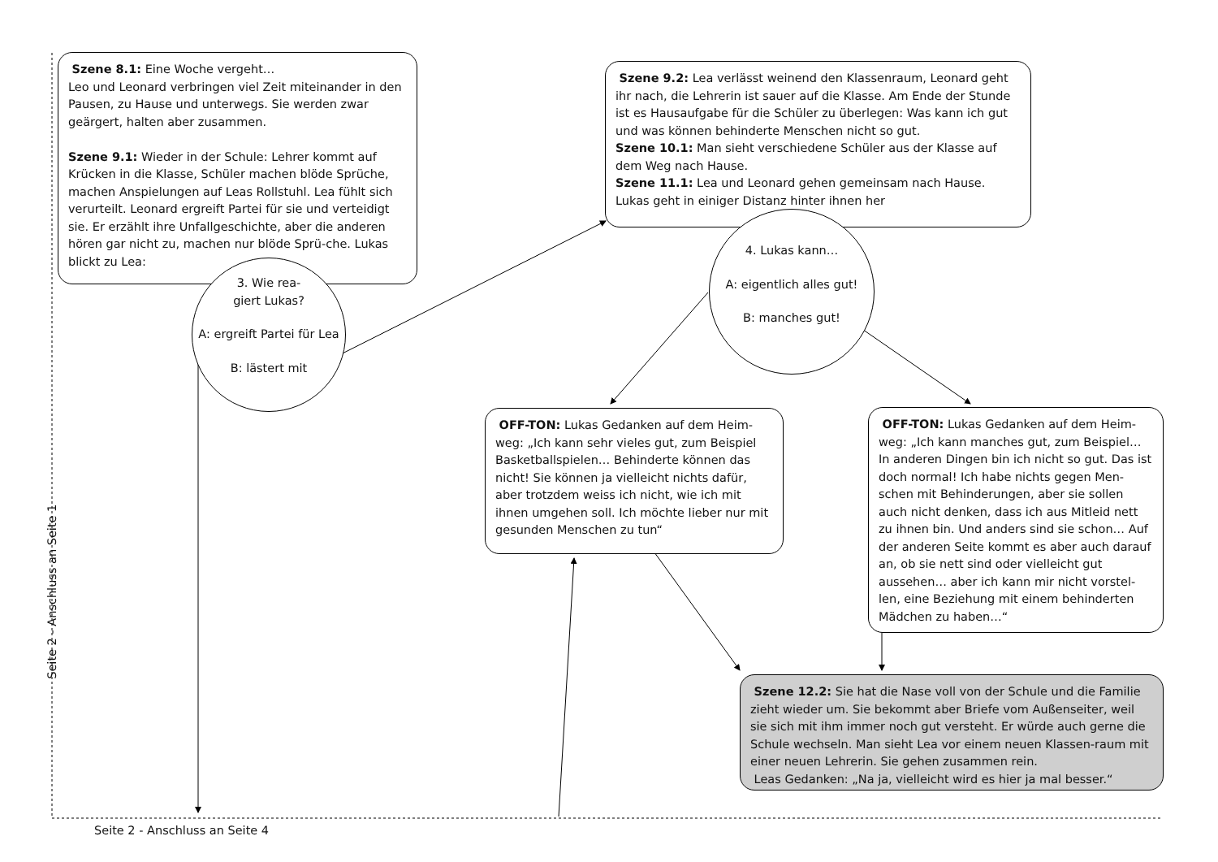Szene 8.1: Eine Woche vergeht…
Leo und Leonard verbringen viel Zeit miteinander in den Pausen, zu Hause und unterwegs. Sie werden zwar geärgert, halten aber zusammen.
Szene 9.1: Wieder in der Schule: Lehrer kommt auf Krücken in die Klasse, Schüler machen blöde Sprüche, machen Anspielungen auf Leas Rollstuhl. Lea fühlt sich verurteilt. Leonard ergreift Partei für sie und verteidigt sie. Er erzählt ihre Unfallgeschichte, aber die anderen hören gar nicht zu, machen nur blöde Sprü-che. Lukas blickt zu Lea:
3. Wie rea-
giert Lukas?
A: ergreift Partei für Lea
B: lästert mit
Szene 9.2: Lea verlässt weinend den Klassenraum, Leonard geht ihr nach, die Lehrerin ist sauer auf die Klasse. Am Ende der Stunde ist es Hausaufgabe für die Schüler zu überlegen: Was kann ich gut und was können behinderte Menschen nicht so gut.
Szene 10.1: Man sieht verschiedene Schüler aus der Klasse auf dem Weg nach Hause.
Szene 11.1: Lea und Leonard gehen gemeinsam nach Hause. Lukas geht in einiger Distanz hinter ihnen her
4. Lukas kann…
A: eigentlich alles gut!
B: manches gut!
OFF-TON: Lukas Gedanken auf dem Heim-weg: „Ich kann sehr vieles gut, zum Beispiel Basketballspielen… Behinderte können das nicht! Sie können ja vielleicht nichts dafür, aber trotzdem weiss ich nicht, wie ich mit ihnen umgehen soll. Ich möchte lieber nur mit gesunden Menschen zu tun“
OFF-TON: Lukas Gedanken auf dem Heim-weg: „Ich kann manches gut, zum Beispiel… In anderen Dingen bin ich nicht so gut. Das ist doch normal! Ich habe nichts gegen Men-schen mit Behinderungen, aber sie sollen auch nicht denken, dass ich aus Mitleid nett zu ihnen bin. Und anders sind sie schon… Auf der anderen Seite kommt es aber auch darauf an, ob sie nett sind oder vielleicht gut aussehen… aber ich kann mir nicht vorstel-len, eine Beziehung mit einem behinderten Mädchen zu haben…“
Szene 12.2: Sie hat die Nase voll von der Schule und die Familie zieht wieder um. Sie bekommt aber Briefe vom Außenseiter, weil sie sich mit ihm immer noch gut versteht. Er würde auch gerne die Schule wechseln. Man sieht Lea vor einem neuen Klassen-raum mit einer neuen Lehrerin. Sie gehen zusammen rein.
Leas Gedanken: „Na ja, vielleicht wird es hier ja mal besser.“
Seite 2 - Anschluss an Seite 1
Seite 2 - Anschluss an Seite 4